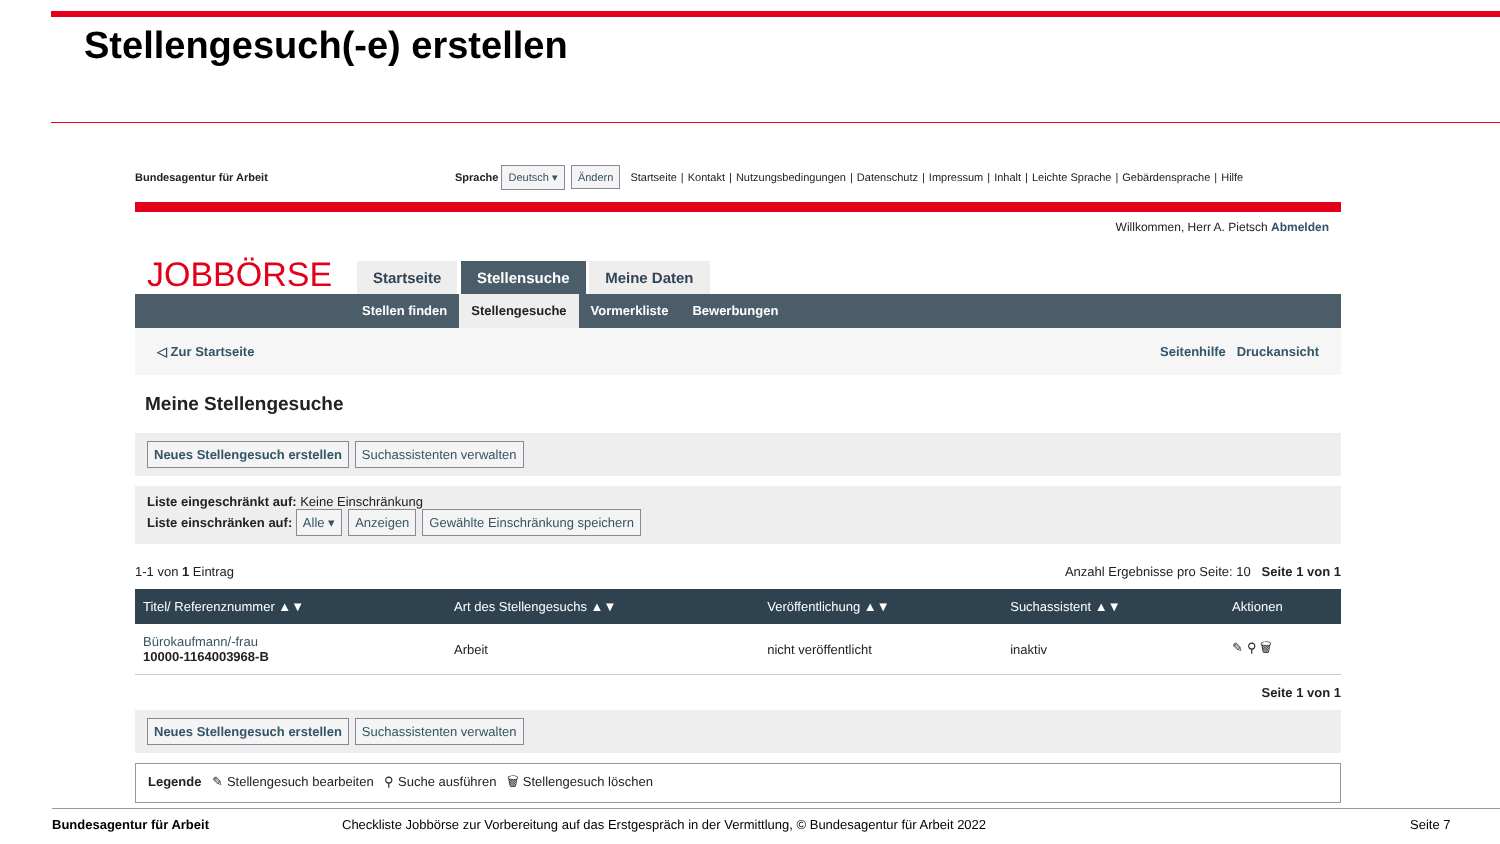Stellengesuch(-e) erstellen
Bundesagentur für Arbeit Sprache Deutsch ▾ Ändern Startseite | Kontakt | Nutzungsbedingungen | Datenschutz | Impressum | Inhalt | Leichte Sprache | Gebärdensprache | Hilfe
Willkommen, Herr A. Pietsch Abmelden
JOBBÖRSE
Startseite Stellensuche Meine Daten
Stellen finden Stellengesuche Vormerkliste Bewerbungen
◁ Zur Startseite Seitenhilfe Druckansicht
Meine Stellengesuche
Neues Stellengesuch erstellen Suchassistenten verwalten
Liste eingeschränkt auf: Keine Einschränkung
Liste einschränken auf: Alle ▾ Anzeigen Gewählte Einschränkung speichern
1-1 von 1 Eintrag Anzahl Ergebnisse pro Seite: 10 Seite 1 von 1
| Titel/ Referenznummer ▲▼ | Art des Stellengesuchs ▲▼ | Veröffentlichung ▲▼ | Suchassistent ▲▼ | Aktionen |
| --- | --- | --- | --- | --- |
| Bürokaufmann/-frau 10000-1164003968-B | Arbeit | nicht veröffentlicht | inaktiv | ✎ ⚲ 🗑 |
Seite 1 von 1
Neues Stellengesuch erstellen Suchassistenten verwalten
Legende ✎ Stellengesuch bearbeiten ⚲ Suche ausführen 🗑 Stellengesuch löschen
Bundesagentur für Arbeit Checkliste Jobbörse zur Vorbereitung auf das Erstgespräch in der Vermittlung, © Bundesagentur für Arbeit 2022 Seite 7